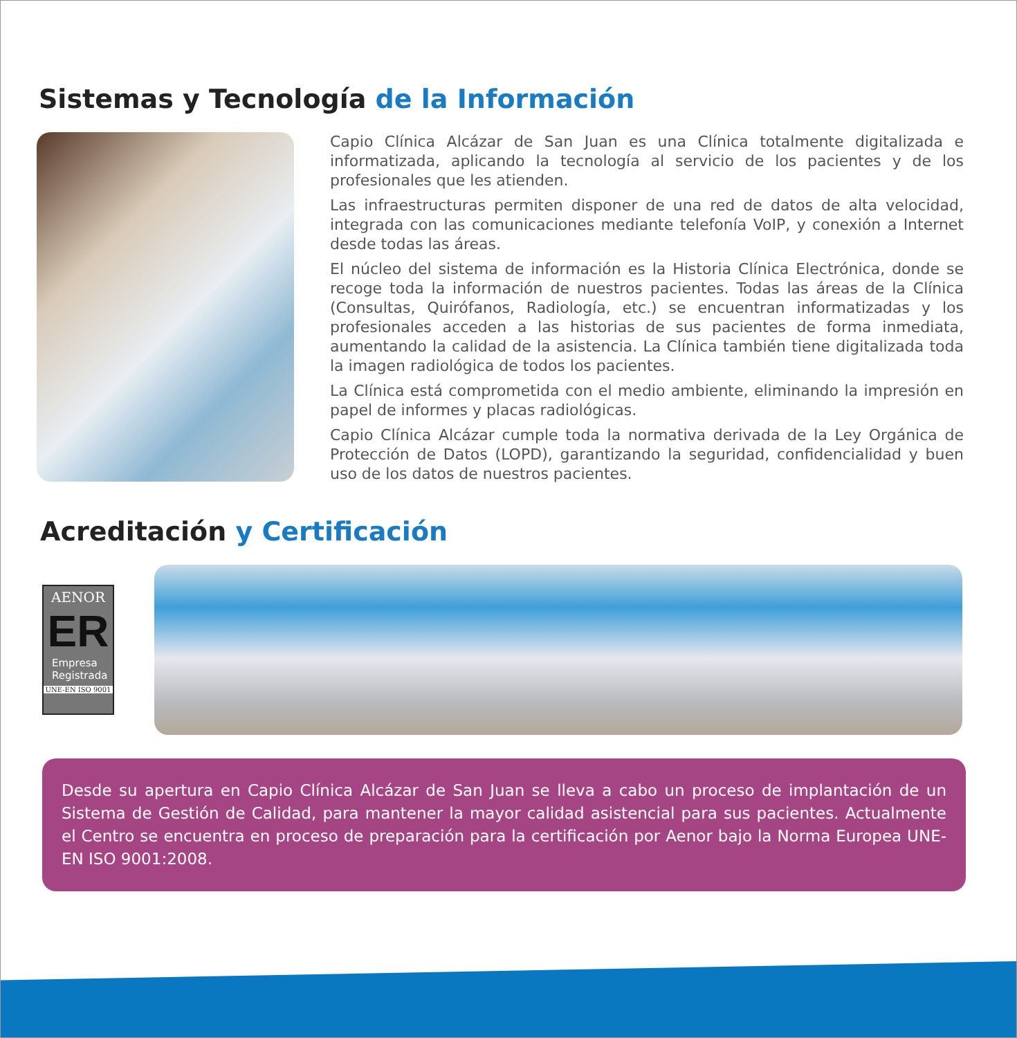Sistemas y Tecnología de la Información
Capio Clínica Alcázar de San Juan es una Clínica totalmente digitalizada e informatizada, aplicando la tecnología al servicio de los pacientes y de los profesionales que les atienden.
Las infraestructuras permiten disponer de una red de datos de alta velocidad, integrada con las comunicaciones mediante telefonía VoIP, y conexión a Internet desde todas las áreas.
El núcleo del sistema de información es la Historia Clínica Electrónica, donde se recoge toda la información de nuestros pacientes. Todas las áreas de la Clínica (Consultas, Quirófanos, Radiología, etc.) se encuentran informatizadas y los profesionales acceden a las historias de sus pacientes de forma inmediata, aumentando la calidad de la asistencia. La Clínica también tiene digitalizada toda la imagen radiológica de todos los pacientes.
La Clínica está comprometida con el medio ambiente, eliminando la impresión en papel de informes y placas radiológicas.
Capio Clínica Alcázar cumple toda la normativa derivada de la Ley Orgánica de Protección de Datos (LOPD), garantizando la seguridad, confidencialidad y buen uso de los datos de nuestros pacientes.
Acreditación y Certificación
AENOR
ER
Empresa
Registrada
UNE-EN ISO 9001
Desde su apertura en Capio Clínica Alcázar de San Juan se lleva a cabo un proceso de implantación de un Sistema de Gestión de Calidad, para mantener la mayor calidad asistencial para sus pacientes. Actualmente el Centro se encuentra en proceso de preparación para la certificación por Aenor bajo la Norma Europea UNE-EN ISO 9001:2008.